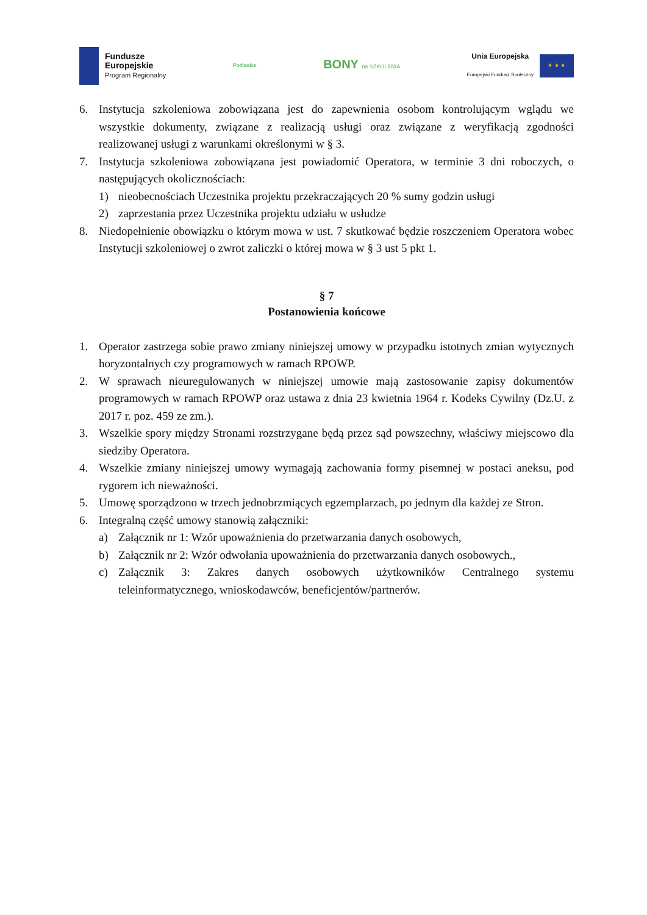Fundusze
Europejskie
Program Regionalny
Podlaskie
BONY na SZKOLENIA
Unia Europejska
Europejski Fundusz Społeczny
★ ★ ★
6. Instytucja szkoleniowa zobowiązana jest do zapewnienia osobom kontrolującym wglądu we wszystkie dokumenty, związane z realizacją usługi oraz związane z weryfikacją zgodności realizowanej usługi z warunkami określonymi w § 3.
7. Instytucja szkoleniowa zobowiązana jest powiadomić Operatora, w terminie 3 dni roboczych, o następujących okolicznościach:
1) nieobecnościach Uczestnika projektu przekraczających 20 % sumy godzin usługi
2) zaprzestania przez Uczestnika projektu udziału w usłudze
8. Niedopełnienie obowiązku o którym mowa w ust. 7 skutkować będzie roszczeniem Operatora wobec Instytucji szkoleniowej o zwrot zaliczki o której mowa w § 3 ust 5 pkt 1.
§ 7
Postanowienia końcowe
1. Operator zastrzega sobie prawo zmiany niniejszej umowy w przypadku istotnych zmian wytycznych horyzontalnych czy programowych w ramach RPOWP.
2. W sprawach nieuregulowanych w niniejszej umowie mają zastosowanie zapisy dokumentów programowych w ramach RPOWP oraz ustawa z dnia 23 kwietnia 1964 r. Kodeks Cywilny (Dz.U. z 2017 r. poz. 459 ze zm.).
3. Wszelkie spory między Stronami rozstrzygane będą przez sąd powszechny, właściwy miejscowo dla siedziby Operatora.
4. Wszelkie zmiany niniejszej umowy wymagają zachowania formy pisemnej w postaci aneksu, pod rygorem ich nieważności.
5. Umowę sporządzono w trzech jednobrzmiących egzemplarzach, po jednym dla każdej ze Stron.
6. Integralną część umowy stanowią załączniki:
a) Załącznik nr 1: Wzór upoważnienia do przetwarzania danych osobowych,
b) Załącznik nr 2: Wzór odwołania upoważnienia do przetwarzania danych osobowych.,
c) Załącznik 3: Zakres danych osobowych użytkowników Centralnego systemu teleinformatycznego, wnioskodawców, beneficjentów/partnerów.